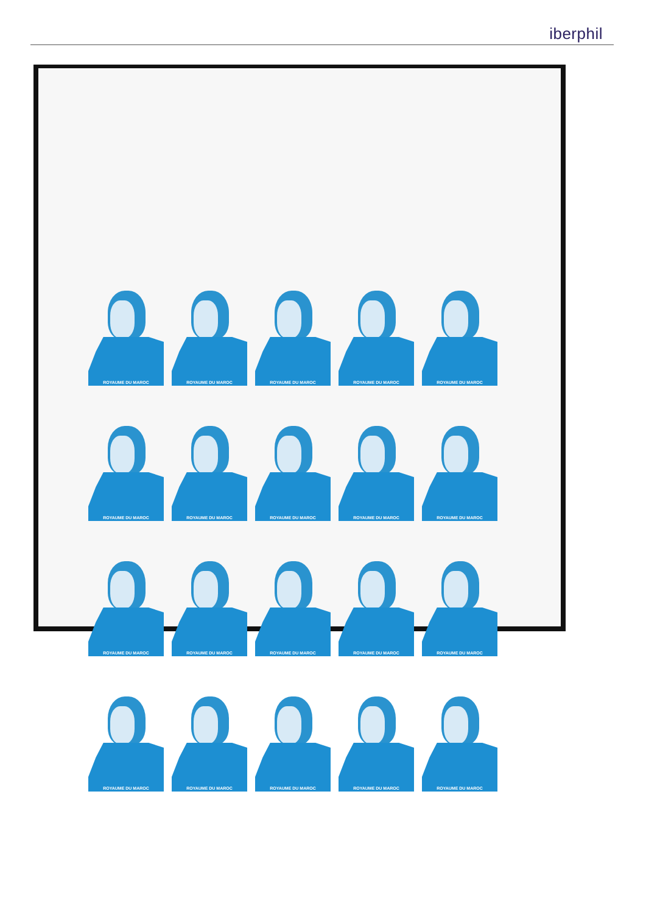iberphil
ROYAUME DU MAROC
ROYAUME DU MAROC
ROYAUME DU MAROC
ROYAUME DU MAROC
ROYAUME DU MAROC
ROYAUME DU MAROC
ROYAUME DU MAROC
ROYAUME DU MAROC
ROYAUME DU MAROC
ROYAUME DU MAROC
ROYAUME DU MAROC
ROYAUME DU MAROC
ROYAUME DU MAROC
ROYAUME DU MAROC
ROYAUME DU MAROC
ROYAUME DU MAROC
ROYAUME DU MAROC
ROYAUME DU MAROC
ROYAUME DU MAROC
ROYAUME DU MAROC